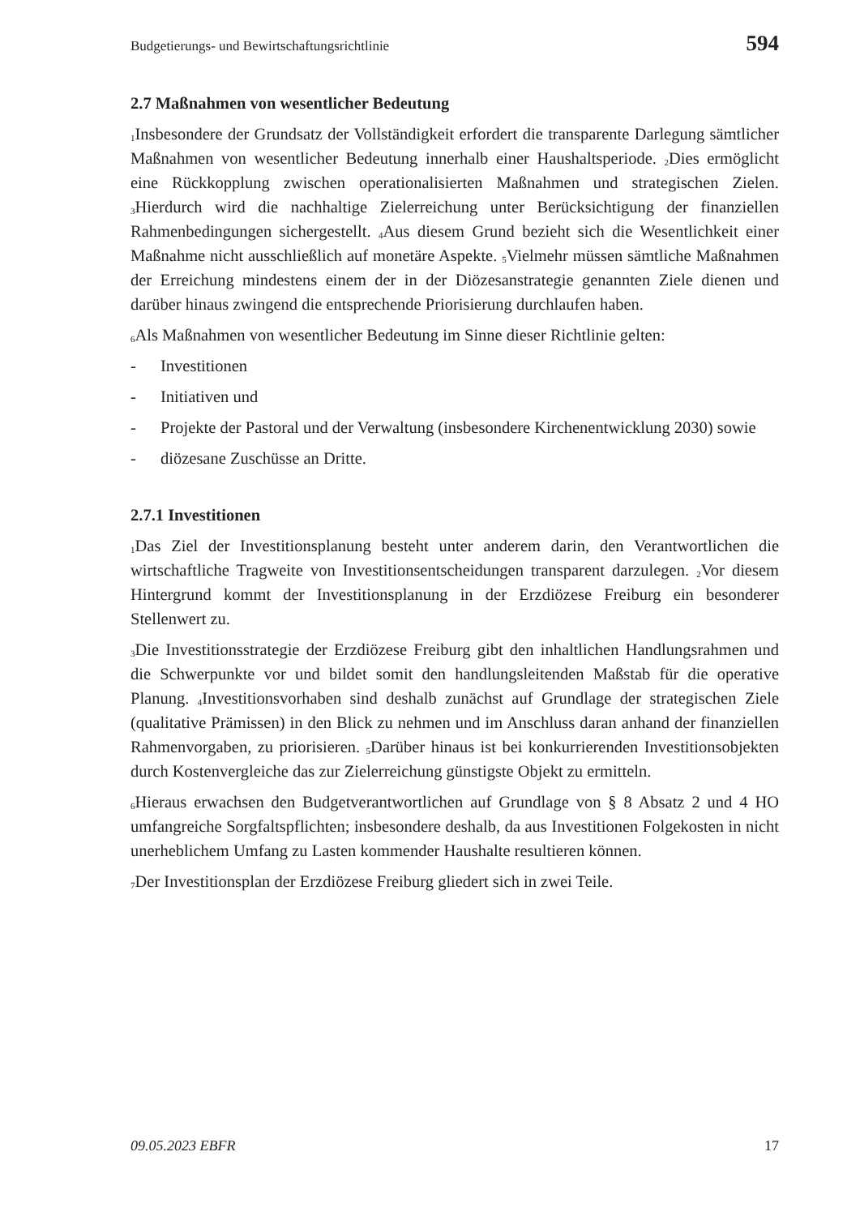Budgetierungs- und Bewirtschaftungsrichtlinie 594
2.7 Maßnahmen von wesentlicher Bedeutung
<sub>1</sub>Insbesondere der Grundsatz der Vollständigkeit erfordert die transparente Darlegung sämtlicher Maßnahmen von wesentlicher Bedeutung innerhalb einer Haushaltsperiode. <sub>2</sub>Dies ermöglicht eine Rückkopplung zwischen operationalisierten Maßnahmen und strategischen Zielen. <sub>3</sub>Hierdurch wird die nachhaltige Zielerreichung unter Berücksichtigung der finanziellen Rahmenbedingungen sichergestellt. <sub>4</sub>Aus diesem Grund bezieht sich die Wesentlichkeit einer Maßnahme nicht ausschließlich auf monetäre Aspekte. <sub>5</sub>Vielmehr müssen sämtliche Maßnahmen der Erreichung mindestens einem der in der Diözesanstrategie genannten Ziele dienen und darüber hinaus zwingend die entsprechende Priorisierung durchlaufen haben.
<sub>6</sub>Als Maßnahmen von wesentlicher Bedeutung im Sinne dieser Richtlinie gelten:
- Investitionen
- Initiativen und
- Projekte der Pastoral und der Verwaltung (insbesondere Kirchenentwicklung 2030) sowie
- diözesane Zuschüsse an Dritte.
2.7.1 Investitionen
<sub>1</sub>Das Ziel der Investitionsplanung besteht unter anderem darin, den Verantwortlichen die wirtschaftliche Tragweite von Investitionsentscheidungen transparent darzulegen. <sub>2</sub>Vor diesem Hintergrund kommt der Investitionsplanung in der Erzdiözese Freiburg ein besonderer Stellenwert zu.
<sub>3</sub>Die Investitionsstrategie der Erzdiözese Freiburg gibt den inhaltlichen Handlungsrahmen und die Schwerpunkte vor und bildet somit den handlungsleitenden Maßstab für die operative Planung. <sub>4</sub>Investitionsvorhaben sind deshalb zunächst auf Grundlage der strategischen Ziele (qualitative Prämissen) in den Blick zu nehmen und im Anschluss daran anhand der finanziellen Rahmenvorgaben, zu priorisieren. <sub>5</sub>Darüber hinaus ist bei konkurrierenden Investitionsobjekten durch Kostenvergleiche das zur Zielerreichung günstigste Objekt zu ermitteln.
<sub>6</sub>Hieraus erwachsen den Budgetverantwortlichen auf Grundlage von § 8 Absatz 2 und 4 HO umfangreiche Sorgfaltspflichten; insbesondere deshalb, da aus Investitionen Folgekosten in nicht unerheblichem Umfang zu Lasten kommender Haushalte resultieren können.
<sub>7</sub>Der Investitionsplan der Erzdiözese Freiburg gliedert sich in zwei Teile.
09.05.2023 EBFR 17